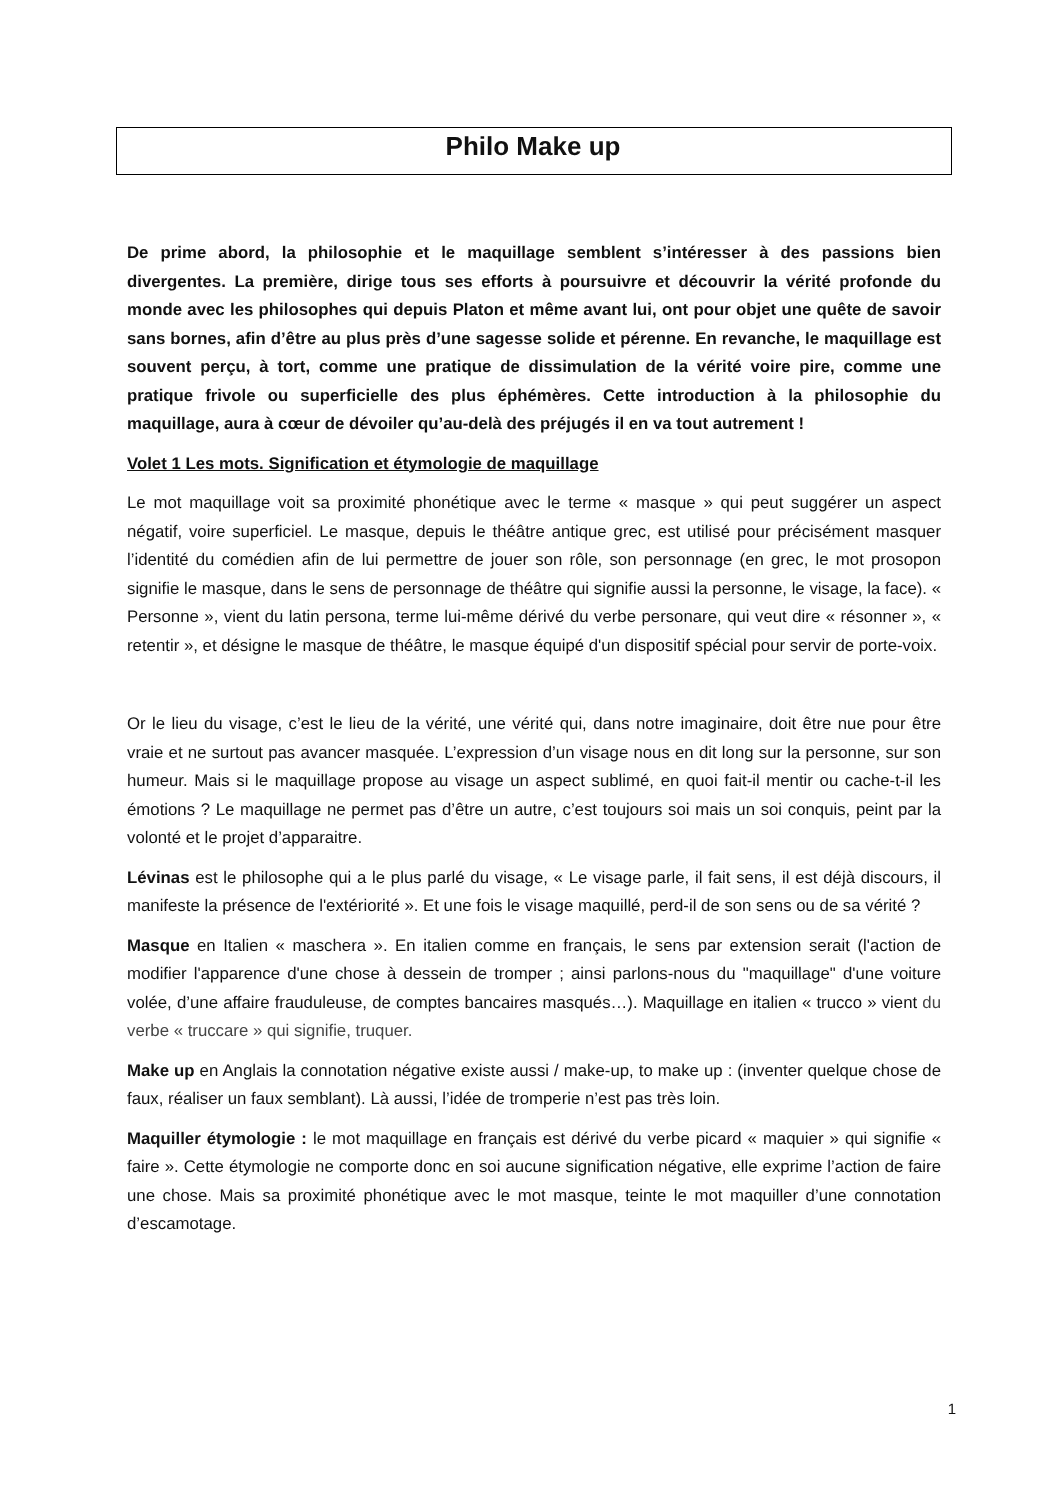Philo Make up
De prime abord, la philosophie et le maquillage semblent s’intéresser à des passions bien divergentes. La première, dirige tous ses efforts à poursuivre et découvrir la vérité profonde du monde avec les philosophes qui depuis Platon et même avant lui, ont pour objet une quête de savoir sans bornes, afin d’être au plus près d’une sagesse solide et pérenne. En revanche, le maquillage est souvent perçu, à tort, comme une pratique de dissimulation de la vérité voire pire, comme une pratique frivole ou superficielle des plus éphémères. Cette introduction à la philosophie du maquillage, aura à cœur de dévoiler qu’au-delà des préjugés il en va tout autrement !
Volet 1 Les mots. Signification et étymologie de maquillage
Le mot maquillage voit sa proximité phonétique avec le terme « masque » qui peut suggérer un aspect négatif, voire superficiel. Le masque, depuis le théâtre antique grec, est utilisé pour précisément masquer l’identité du comédien afin de lui permettre de jouer son rôle, son personnage (en grec, le mot prosopon signifie le masque, dans le sens de personnage de théâtre qui signifie aussi la personne, le visage, la face). « Personne », vient du latin persona, terme lui-même dérivé du verbe personare, qui veut dire « résonner », « retentir », et désigne le masque de théâtre, le masque équipé d'un dispositif spécial pour servir de porte-voix.
Or le lieu du visage, c’est le lieu de la vérité, une vérité qui, dans notre imaginaire, doit être nue pour être vraie et ne surtout pas avancer masquée. L’expression d’un visage nous en dit long sur la personne, sur son humeur. Mais si le maquillage propose au visage un aspect sublimé, en quoi fait-il mentir ou cache-t-il les émotions ? Le maquillage ne permet pas d’être un autre, c’est toujours soi mais un soi conquis, peint par la volonté et le projet d’apparaitre.
Lévinas est le philosophe qui a le plus parlé du visage, « Le visage parle, il fait sens, il est déjà discours, il manifeste la présence de l'extériorité ». Et une fois le visage maquillé, perd-il de son sens ou de sa vérité ?
Masque en Italien « maschera ». En italien comme en français, le sens par extension serait (l'action de modifier l'apparence d'une chose à dessein de tromper ; ainsi parlons-nous du "maquillage" d'une voiture volée, d’une affaire frauduleuse, de comptes bancaires masqués…). Maquillage en italien « trucco » vient du verbe « truccare » qui signifie, truquer.
Make up en Anglais la connotation négative existe aussi / make-up, to make up : (inventer quelque chose de faux, réaliser un faux semblant). Là aussi, l’idée de tromperie n’est pas très loin.
Maquiller étymologie : le mot maquillage en français est dérivé du verbe picard « maquier » qui signifie « faire ». Cette étymologie ne comporte donc en soi aucune signification négative, elle exprime l’action de faire une chose. Mais sa proximité phonétique avec le mot masque, teinte le mot maquiller d’une connotation d’escamotage.
1